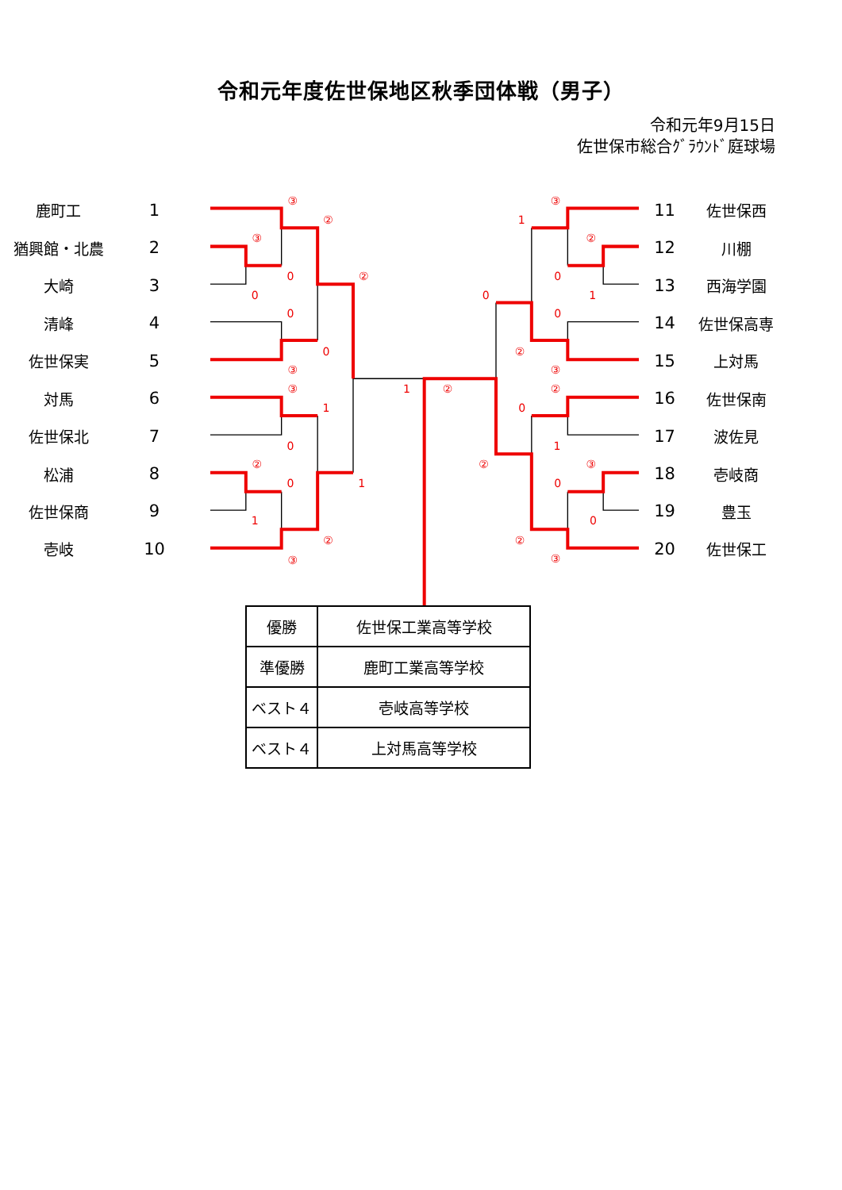令和元年度佐世保地区秋季団体戦（男子）
令和元年9月15日
佐世保市総合ｸﾞﾗｳﾝﾄﾞ庭球場
鹿町工 1
猶興館・北農 2
大崎 3
清峰 4
佐世保実 5
対馬 6
佐世保北 7
松浦 8
佐世保商 9
壱岐 10
③
②
③
0
0
②
0
0
③
③
1
0
②
0
1
1
②
③
1
②
③
1
②
0
1
0
0
②
③
②
0
1
②
③
0
0
②
③
11 佐世保西
12 川棚
13 西海学園
14 佐世保高専
15 上対馬
16 佐世保南
17 波佐見
18 壱岐商
19 豊玉
20 佐世保工
| 優勝 | 佐世保工業高等学校 |
| 準優勝 | 鹿町工業高等学校 |
| ベスト４ | 壱岐高等学校 |
| ベスト４ | 上対馬高等学校 |